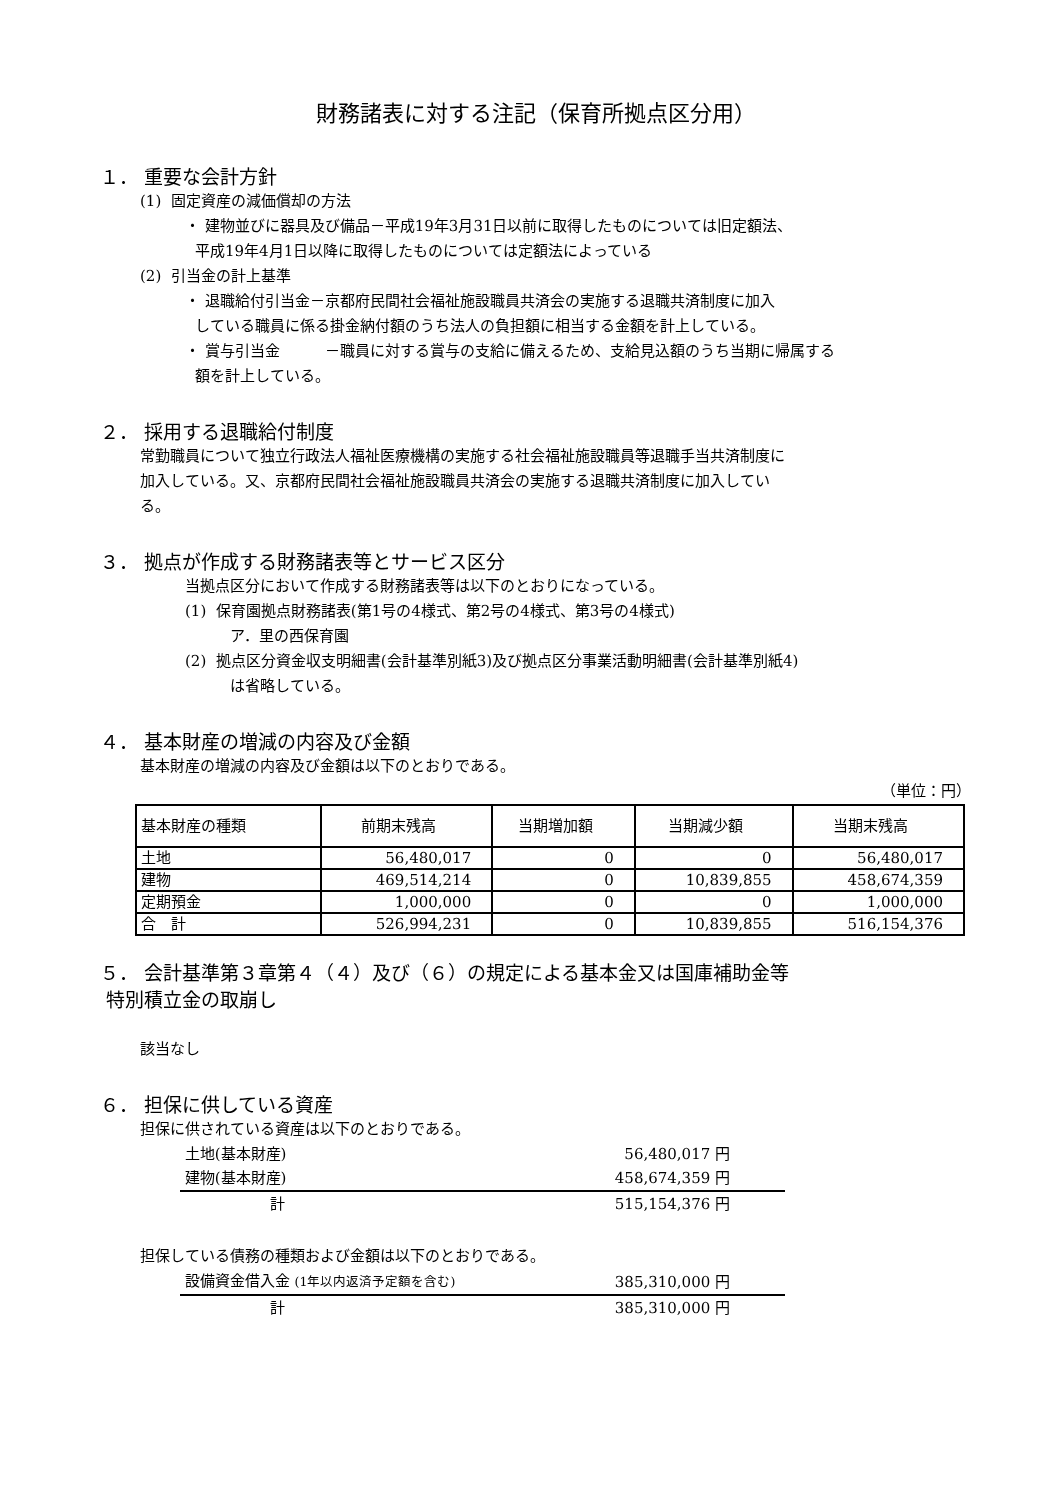財務諸表に対する注記（保育所拠点区分用）
１． 重要な会計方針
(1) 固定資産の減価償却の方法
・ 建物並びに器具及び備品－平成19年3月31日以前に取得したものについては旧定額法、
平成19年4月1日以降に取得したものについては定額法によっている
(2) 引当金の計上基準
・ 退職給付引当金－京都府民間社会福祉施設職員共済会の実施する退職共済制度に加入
している職員に係る掛金納付額のうち法人の負担額に相当する金額を計上している。
・ 賞与引当金　　　－職員に対する賞与の支給に備えるため、支給見込額のうち当期に帰属する
額を計上している。
２． 採用する退職給付制度
常勤職員について独立行政法人福祉医療機構の実施する社会福祉施設職員等退職手当共済制度に
加入している。又、京都府民間社会福祉施設職員共済会の実施する退職共済制度に加入してい
る。
３． 拠点が作成する財務諸表等とサービス区分
当拠点区分において作成する財務諸表等は以下のとおりになっている。
(1) 保育園拠点財務諸表(第1号の4様式、第2号の4様式、第3号の4様式)
ア．里の西保育園
(2) 拠点区分資金収支明細書(会計基準別紙3)及び拠点区分事業活動明細書(会計基準別紙4)
は省略している。
４． 基本財産の増減の内容及び金額
基本財産の増減の内容及び金額は以下のとおりである。
（単位：円）
| 基本財産の種類 | 前期末残高 | 当期増加額 | 当期減少額 | 当期末残高 |
| --- | --- | --- | --- | --- |
| 土地 | 56,480,017 | 0 | 0 | 56,480,017 |
| 建物 | 469,514,214 | 0 | 10,839,855 | 458,674,359 |
| 定期預金 | 1,000,000 | 0 | 0 | 1,000,000 |
| 合 計 | 526,994,231 | 0 | 10,839,855 | 516,154,376 |
５． 会計基準第３章第４（４）及び（６）の規定による基本金又は国庫補助金等
特別積立金の取崩し
該当なし
６． 担保に供している資産
担保に供されている資産は以下のとおりである。
| 土地(基本財産) | 56,480,017 円 |
| 建物(基本財産) | 458,674,359 円 |
| 計 | 515,154,376 円 |
担保している債務の種類および金額は以下のとおりである。
| 設備資金借入金 (1年以内返済予定額を含む) | 385,310,000 円 |
| 計 | 385,310,000 円 |